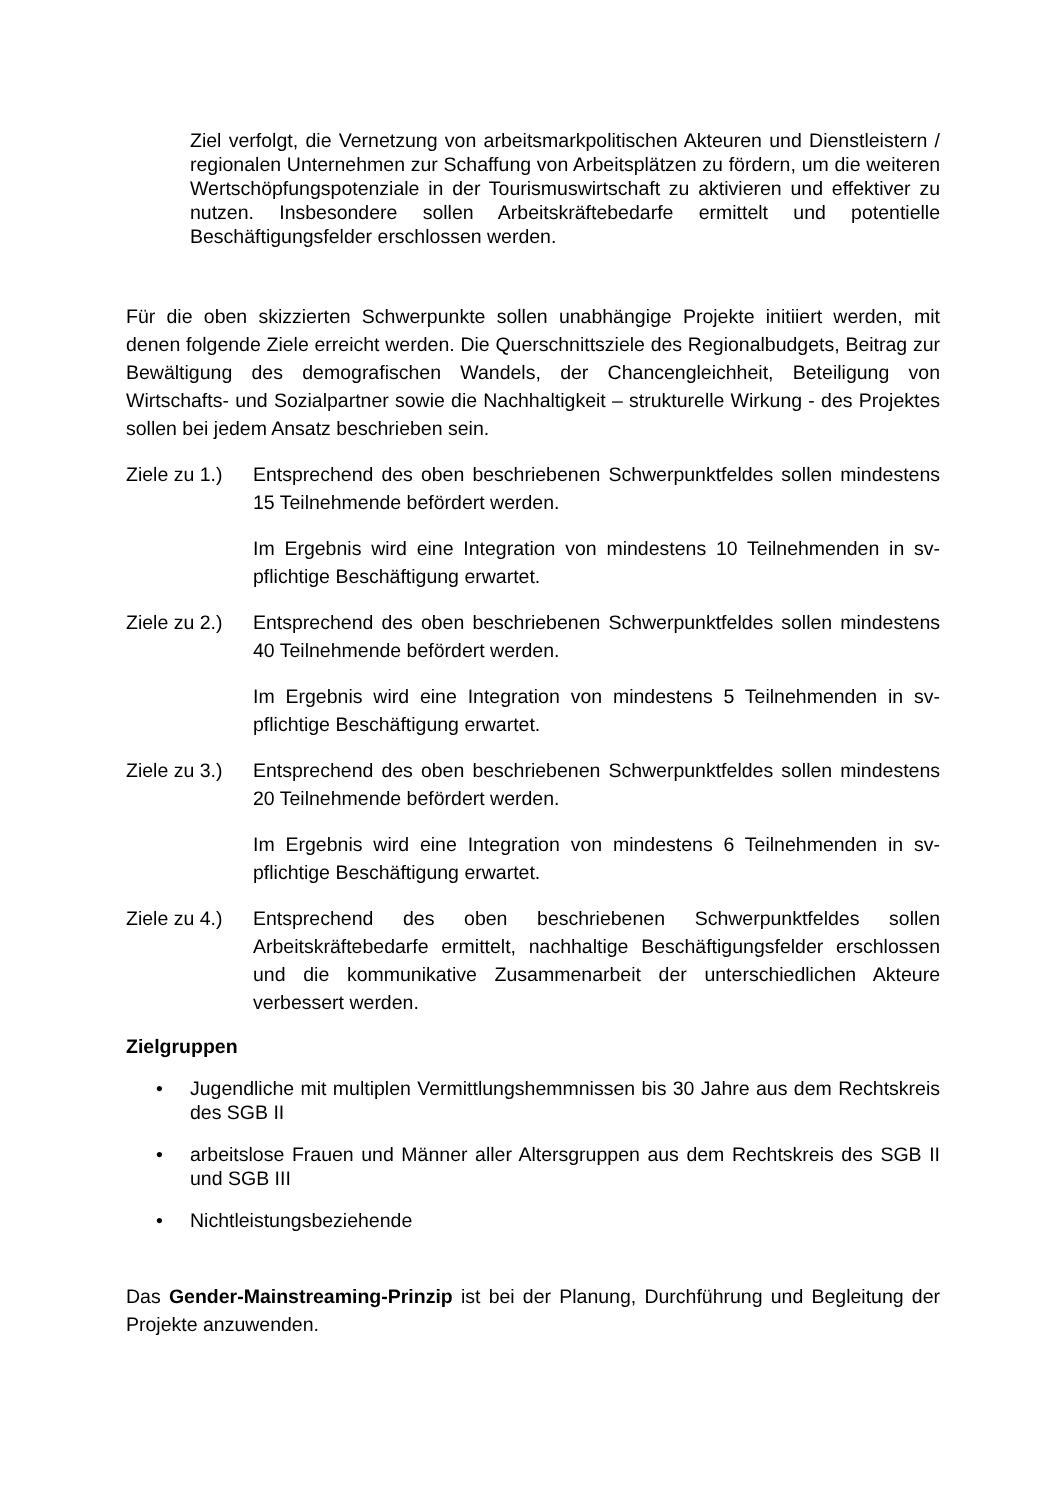Ziel verfolgt, die Vernetzung von arbeitsmarkpolitischen Akteuren und Dienstleistern / regionalen Unternehmen zur Schaffung von Arbeitsplätzen zu fördern, um die weiteren Wertschöpfungspotenziale in der Tourismuswirtschaft zu aktivieren und effektiver zu nutzen. Insbesondere sollen Arbeitskräftebedarfe ermittelt und potentielle Beschäftigungsfelder erschlossen werden.
Für die oben skizzierten Schwerpunkte sollen unabhängige Projekte initiiert werden, mit denen folgende Ziele erreicht werden. Die Querschnittsziele des Regionalbudgets, Beitrag zur Bewältigung des demografischen Wandels, der Chancengleichheit, Beteiligung von Wirtschafts- und Sozialpartner sowie die Nachhaltigkeit – strukturelle Wirkung - des Projektes sollen bei jedem Ansatz beschrieben sein.
Ziele zu 1.)
Entsprechend des oben beschriebenen Schwerpunktfeldes sollen mindestens 15 Teilnehmende befördert werden.
Im Ergebnis wird eine Integration von mindestens 10 Teilnehmenden in sv-pflichtige Beschäftigung erwartet.
Ziele zu 2.)
Entsprechend des oben beschriebenen Schwerpunktfeldes sollen mindestens 40 Teilnehmende befördert werden.
Im Ergebnis wird eine Integration von mindestens 5 Teilnehmenden in sv-pflichtige Beschäftigung erwartet.
Ziele zu 3.)
Entsprechend des oben beschriebenen Schwerpunktfeldes sollen mindestens 20 Teilnehmende befördert werden.
Im Ergebnis wird eine Integration von mindestens 6 Teilnehmenden in sv-pflichtige Beschäftigung erwartet.
Ziele zu 4.)
Entsprechend des oben beschriebenen Schwerpunktfeldes sollen Arbeitskräftebedarfe ermittelt, nachhaltige Beschäftigungsfelder erschlossen und die kommunikative Zusammenarbeit der unterschiedlichen Akteure verbessert werden.
Zielgruppen
• Jugendliche mit multiplen Vermittlungshemmnissen bis 30 Jahre aus dem Rechtskreis des SGB II
• arbeitslose Frauen und Männer aller Altersgruppen aus dem Rechtskreis des SGB II und SGB III
• Nichtleistungsbeziehende
Das Gender-Mainstreaming-Prinzip ist bei der Planung, Durchführung und Begleitung der Projekte anzuwenden.